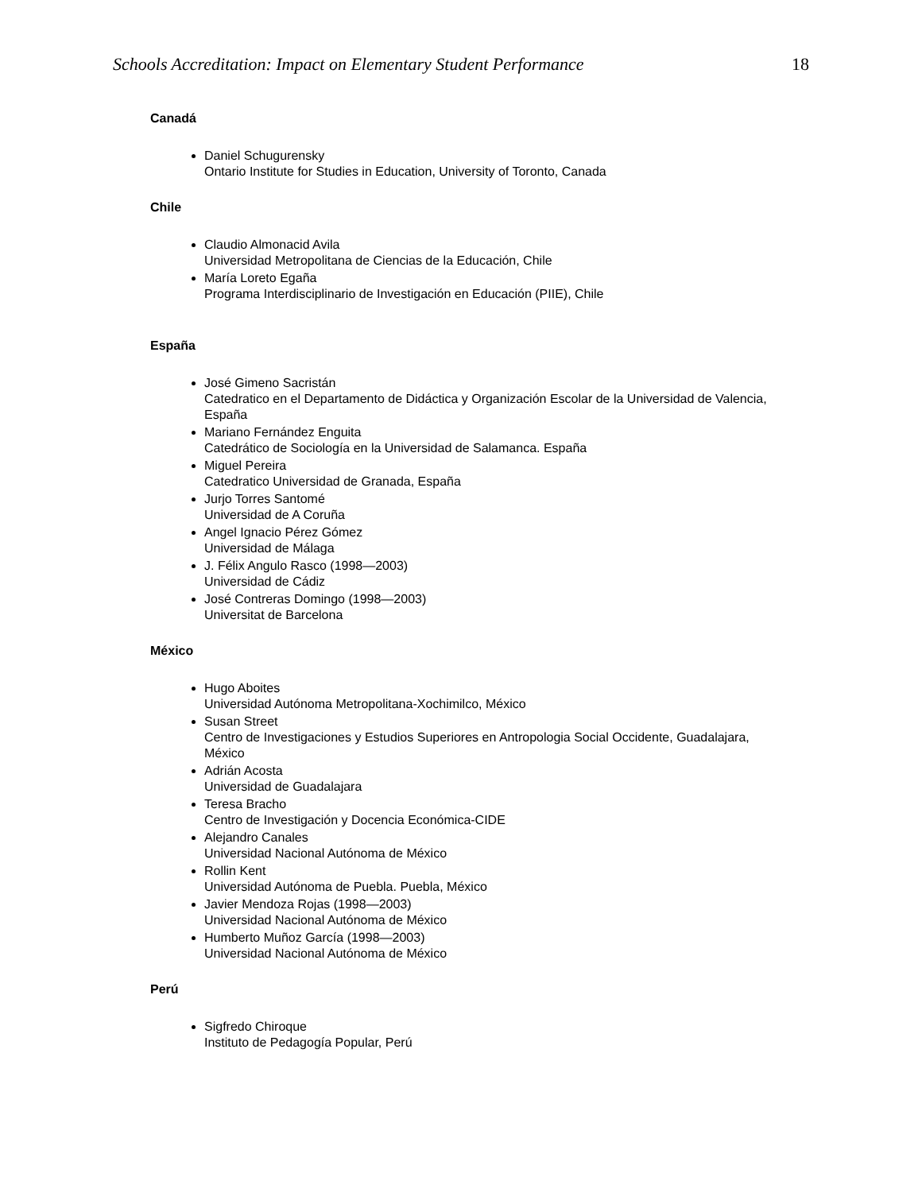Schools Accreditation: Impact on Elementary Student Performance 18
Canadá
Daniel Schugurensky
Ontario Institute for Studies in Education, University of Toronto, Canada
Chile
Claudio Almonacid Avila
Universidad Metropolitana de Ciencias de la Educación, Chile
María Loreto Egaña
Programa Interdisciplinario de Investigación en Educación (PIIE), Chile
España
José Gimeno Sacristán
Catedratico en el Departamento de Didáctica y Organización Escolar de la Universidad de Valencia, España
Mariano Fernández Enguita
Catedrático de Sociología en la Universidad de Salamanca. España
Miguel Pereira
Catedratico Universidad de Granada, España
Jurjo Torres Santomé
Universidad de A Coruña
Angel Ignacio Pérez Gómez
Universidad de Málaga
J. Félix Angulo Rasco (1998—2003)
Universidad de Cádiz
José Contreras Domingo (1998—2003)
Universitat de Barcelona
México
Hugo Aboites
Universidad Autónoma Metropolitana-Xochimilco, México
Susan Street
Centro de Investigaciones y Estudios Superiores en Antropologia Social Occidente, Guadalajara, México
Adrián Acosta
Universidad de Guadalajara
Teresa Bracho
Centro de Investigación y Docencia Económica-CIDE
Alejandro Canales
Universidad Nacional Autónoma de México
Rollin Kent
Universidad Autónoma de Puebla. Puebla, México
Javier Mendoza Rojas (1998—2003)
Universidad Nacional Autónoma de México
Humberto Muñoz García (1998—2003)
Universidad Nacional Autónoma de México
Perú
Sigfredo Chiroque
Instituto de Pedagogía Popular, Perú